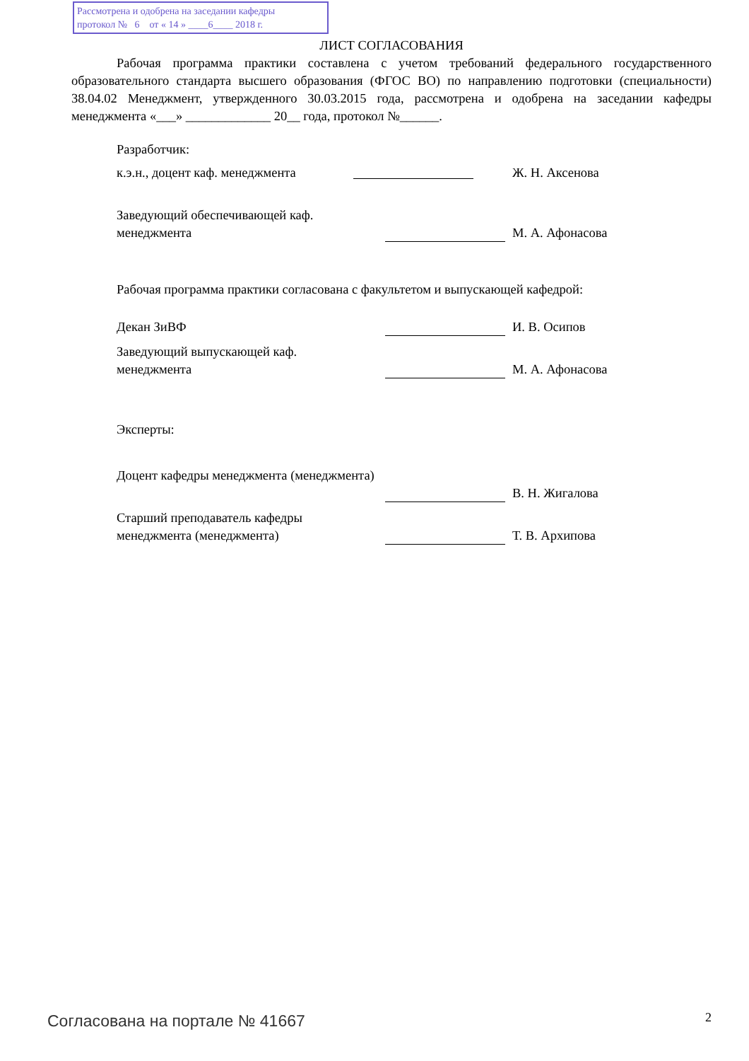Рассмотрена и одобрена на заседании кафедры
протокол № 6 от « 14 » ____6____ 2018 г.
ЛИСТ СОГЛАСОВАНИЯ
Рабочая программа практики составлена с учетом требований федерального государственного образовательного стандарта высшего образования (ФГОС ВО) по направлению подготовки (специальности) 38.04.02 Менеджмент, утвержденного 30.03.2015 года, рассмотрена и одобрена на заседании кафедры менеджмента «___» _____________ 20__ года, протокол №______.
Разработчик:
к.э.н., доцент каф. менеджмента
Ж. Н. Аксенова
Заведующий обеспечивающей каф.
менеджмента
М. А. Афонасова
Рабочая программа практики согласована с факультетом и выпускающей кафедрой:
Декан ЗиВФ И. В. Осипов
Заведующий выпускающей каф.
менеджмента
М. А. Афонасова
Эксперты:
Доцент кафедры менеджмента (менеджмента)
В. Н. Жигалова
Старший преподаватель кафедры
менеджмента (менеджмента)
Т. В. Архипова
Согласована на портале № 41667 2